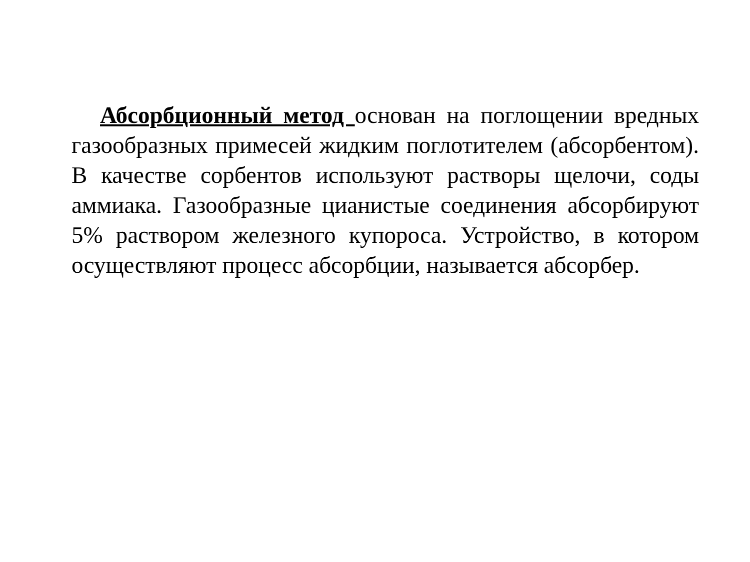Абсорбционный метод основан на поглощении вредных газообразных примесей жидким поглотителем (абсорбентом). В качестве сорбентов используют растворы щелочи, соды аммиака. Газообразные цианистые соединения абсорбируют 5% раствором железного купороса. Устройство, в котором осуществляют процесс абсорбции, называется абсорбер.